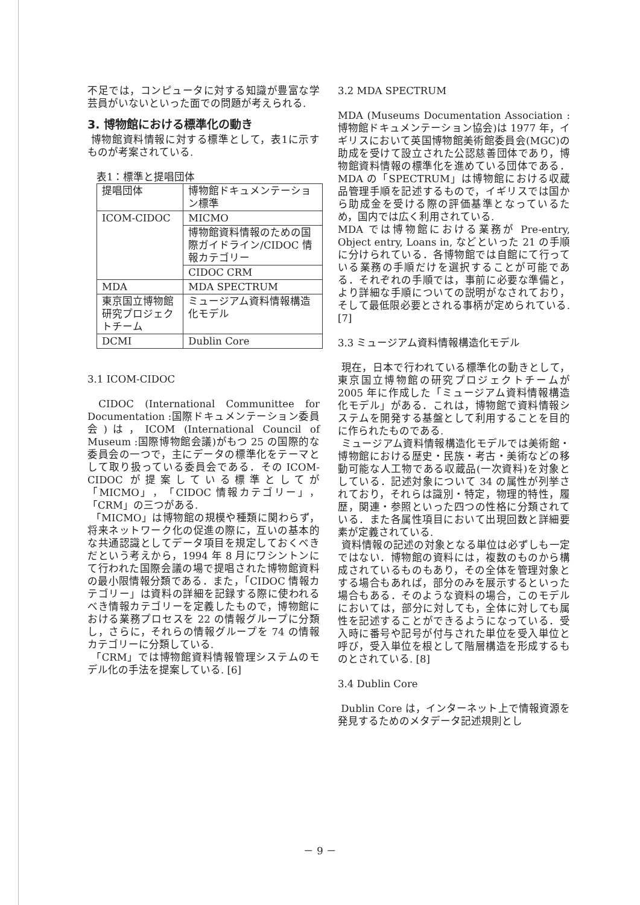不足では，コンピュータに対する知識が豊富な学芸員がいないといった面での問題が考えられる.
3. 博物館における標準化の動き
博物館資料情報に対する標準として，表1に示すものが考案されている.
表1：標準と提唱団体
| 提唱団体 | 博物館ドキュメンテーション標準 |
| ICOM-CIDOC | MICMO |
| | 博物館資料情報のための国際ガイドライン/CIDOC 情報カテゴリー |
| | CIDOC CRM |
| MDA | MDA SPECTRUM |
| 東京国立博物館研究プロジェクトチーム | ミュージアム資料情報構造化モデル |
| DCMI | Dublin Core |
3.1 ICOM-CIDOC
CIDOC (International Communittee for Documentation :国際ドキュメンテーション委員会)は，ICOM (International Council of Museum :国際博物館会議)がもつ 25 の国際的な委員会の一つで，主にデータの標準化をテーマとして取り扱っている委員会である．その ICOM-CIDOC が提案している標準としてが「MICMO」，「CIDOC 情報カテゴリー」，「CRM」の三つがある.
「MICMO」は博物館の規模や種類に関わらず，将来ネットワーク化の促進の際に，互いの基本的な共通認識としてデータ項目を規定しておくべきだという考えから，1994 年 8 月にワシントンにて行われた国際会議の場で提唱された博物館資料の最小限情報分類である．また，「CIDOC 情報カテゴリー」は資料の詳細を記録する際に使われるべき情報カテゴリーを定義したもので，博物館における業務プロセスを 22 の情報グループに分類し，さらに，それらの情報グループを 74 の情報カテゴリーに分類している.
「CRM」では博物館資料情報管理システムのモデル化の手法を提案している. [6]
3.2 MDA SPECTRUM
MDA (Museums Documentation Association :博物館ドキュメンテーション協会)は 1977 年，イギリスにおいて英国博物館美術館委員会(MGC)の助成を受けて設立された公認慈善団体であり，博物館資料情報の標準化を進めている団体である．MDA の「SPECTRUM」は博物館における収蔵品管理手順を記述するもので，イギリスでは国から助成金を受ける際の評価基準となっているため，国内では広く利用されている.
MDA では博物館における業務が Pre-entry, Object entry, Loans in, などといった 21 の手順に分けられている．各博物館では自館にて行っている業務の手順だけを選択することが可能である．それぞれの手順では，事前に必要な準備と，より詳細な手順についての説明がなされており，そして最低限必要とされる事柄が定められている. [7]
3.3 ミュージアム資料情報構造化モデル
現在，日本で行われている標準化の動きとして，東京国立博物館の研究プロジェクトチームが 2005 年に作成した「ミュージアム資料情報構造化モデル」がある．これは，博物館で資料情報システムを開発する基盤として利用することを目的に作られたものである.
ミュージアム資料情報構造化モデルでは美術館・博物館における歴史・民族・考古・美術などの移動可能な人工物である収蔵品(一次資料)を対象としている．記述対象について 34 の属性が列挙されており，それらは識別・特定，物理的特性，履歴，関連・参照といった四つの性格に分類されている．また各属性項目において出現回数と詳細要素が定義されている.
資料情報の記述の対象となる単位は必ずしも一定ではない．博物館の資料には，複数のものから構成されているものもあり，その全体を管理対象とする場合もあれば，部分のみを展示するといった場合もある．そのような資料の場合，このモデルにおいては，部分に対しても，全体に対しても属性を記述することができるようになっている．受入時に番号や記号が付与された単位を受入単位と呼び，受入単位を根として階層構造を形成するものとされている. [8]
3.4 Dublin Core
Dublin Core は，インターネット上で情報資源を発見するためのメタデータ記述規則とし
－ 9 －